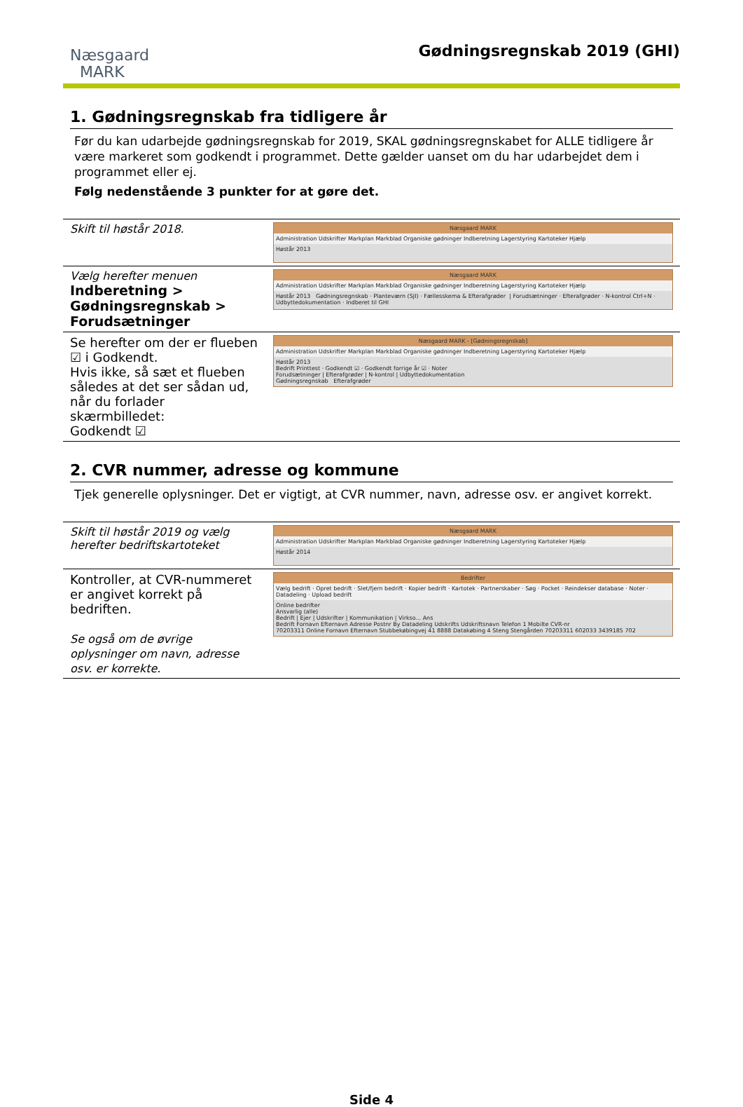Næsgaard
MARK
Gødningsregnskab 2019 (GHI)
1. Gødningsregnskab fra tidligere år
Før du kan udarbejde gødningsregnskab for 2019, SKAL gødningsregnskabet for ALLE tidligere år være markeret som godkendt i programmet. Dette gælder uanset om du har udarbejdet dem i programmet eller ej.
Følg nedenstående 3 punkter for at gøre det.
| Skift til høstår 2018. | Næsgaard MARK Administration Udskrifter Markplan Markblad Organiske gødninger Indberetning Lagerstyring Kartoteker Hjælp Høstår 2013 |
| Vælg herefter menuen Indberetning > Gødningsregnskab > Forudsætninger | Næsgaard MARK Administration Udskrifter Markplan Markblad Organiske gødninger Indberetning Lagerstyring Kartoteker Hjælp Høstår 2013 Gødningsregnskab · Planteværn (SJI) · Fællesskema & Efterafgrøder / Forudsætninger · Efterafgrøder · N-kontrol Ctrl+N · Udbyttedokumentation · Indberet til GHI |
| Se herefter om der er flueben ☑ i Godkendt. Hvis ikke, så sæt et flueben således at det ser sådan ud, når du forlader skærmbilledet: Godkendt ☑ | Næsgaard MARK - [Gødningsregnskab] Administration Udskrifter Markplan Markblad Organiske gødninger Indberetning Lagerstyring Kartoteker Hjælp Høstår 2013 Bedrift Printtest · Godkendt ☑ · Godkendt forrige år ☑ · Noter Forudsætninger / Efterafgrøder / N-kontrol / Udbyttedokumentation Gødningsregnskab Efterafgrøder |
2. CVR nummer, adresse og kommune
Tjek generelle oplysninger. Det er vigtigt, at CVR nummer, navn, adresse osv. er angivet korrekt.
| Skift til høstår 2019 og vælg herefter bedriftskartoteket | Næsgaard MARK Administration Udskrifter Markplan Markblad Organiske gødninger Indberetning Lagerstyring Kartoteker Hjælp Høstår 2014 |
| Kontroller, at CVR-nummeret er angivet korrekt på bedriften. Se også om de øvrige oplysninger om navn, adresse osv. er korrekte. | Bedrifter Vælg bedrift · Opret bedrift · Slet/fjern bedrift · Kopier bedrift · Kartotek · Partnerskaber · Søg · Pocket · Reindekser database · Noter · Datadeling · Upload bedrift Online bedrifter Ansvarlig (alle) Bedrift / Ejer / Udskrifter / Kommunikation / Virkso... Ans Bedrift Fornavn Efternavn Adresse Postnr By Datadeling Udskrifts Udskriftsnavn Telefon 1 Mobilte CVR-nr 70203311 Online Fornavn Efternavn Stubbekøbingvej 41 8888 Datakøbing 4 Steng Stengården 70203311 602033 3439185 702 |
Side 4